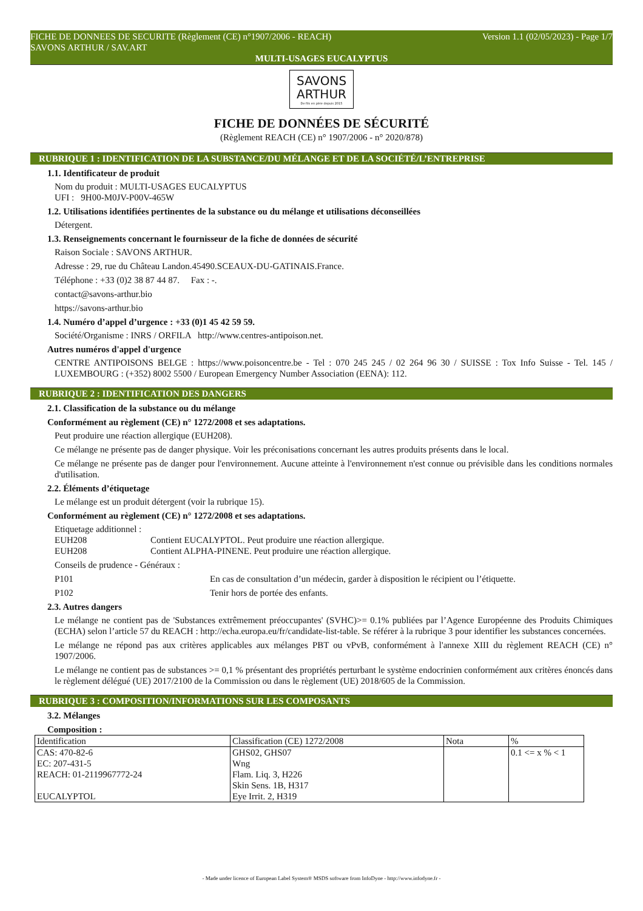FICHE DE DONNEES DE SECURITE (Règlement (CE) n°1907/2006 - REACH) Version 1.1 (02/05/2023) - Page 1/7
SAVONS ARTHUR / SAV.ART
MULTI-USAGES EUCALYPTUS
SAVONS
ARTHUR
De fils en père depuis 2015
FICHE DE DONNÉES DE SÉCURITÉ
(Règlement REACH (CE) n° 1907/2006 - n° 2020/878)
RUBRIQUE 1 : IDENTIFICATION DE LA SUBSTANCE/DU MÉLANGE ET DE LA SOCIÉTÉ/L’ENTREPRISE
1.1. Identificateur de produit
Nom du produit : MULTI-USAGES EUCALYPTUS
UFI : 9H00-M0JV-P00V-465W
1.2. Utilisations identifiées pertinentes de la substance ou du mélange et utilisations déconseillées
Détergent.
1.3. Renseignements concernant le fournisseur de la fiche de données de sécurité
Raison Sociale : SAVONS ARTHUR.
Adresse : 29, rue du Château Landon.45490.SCEAUX-DU-GATINAIS.France.
Téléphone : +33 (0)2 38 87 44 87. Fax : -.
contact@savons-arthur.bio
https://savons-arthur.bio
1.4. Numéro d’appel d’urgence : +33 (0)1 45 42 59 59.
Société/Organisme : INRS / ORFILA http://www.centres-antipoison.net.
Autres numéros d'appel d'urgence
CENTRE ANTIPOISONS BELGE : https://www.poisoncentre.be - Tel : 070 245 245 / 02 264 96 30 / SUISSE : Tox Info Suisse - Tel. 145 / LUXEMBOURG : (+352) 8002 5500 / European Emergency Number Association (EENA): 112.
RUBRIQUE 2 : IDENTIFICATION DES DANGERS
2.1. Classification de la substance ou du mélange
Conformément au règlement (CE) n° 1272/2008 et ses adaptations.
Peut produire une réaction allergique (EUH208).
Ce mélange ne présente pas de danger physique. Voir les préconisations concernant les autres produits présents dans le local.
Ce mélange ne présente pas de danger pour l'environnement. Aucune atteinte à l'environnement n'est connue ou prévisible dans les conditions normales d'utilisation.
2.2. Éléments d’étiquetage
Le mélange est un produit détergent (voir la rubrique 15).
Conformément au règlement (CE) n° 1272/2008 et ses adaptations.
Etiquetage additionnel :
EUH208 Contient EUCALYPTOL. Peut produire une réaction allergique.
EUH208 Contient ALPHA-PINENE. Peut produire une réaction allergique.
Conseils de prudence - Généraux :
P101 En cas de consultation d’un médecin, garder à disposition le récipient ou l’étiquette.
P102 Tenir hors de portée des enfants.
2.3. Autres dangers
Le mélange ne contient pas de 'Substances extrêmement préoccupantes' (SVHC)>= 0.1% publiées par l’Agence Européenne des Produits Chimiques (ECHA) selon l’article 57 du REACH : http://echa.europa.eu/fr/candidate-list-table. Se référer à la rubrique 3 pour identifier les substances concernées.
Le mélange ne répond pas aux critères applicables aux mélanges PBT ou vPvB, conformément à l'annexe XIII du règlement REACH (CE) n° 1907/2006.
Le mélange ne contient pas de substances >= 0,1 % présentant des propriétés perturbant le système endocrinien conformément aux critères énoncés dans le règlement délégué (UE) 2017/2100 de la Commission ou dans le règlement (UE) 2018/605 de la Commission.
RUBRIQUE 3 : COMPOSITION/INFORMATIONS SUR LES COMPOSANTS
3.2. Mélanges
Composition :
| Identification | Classification (CE) 1272/2008 | Nota | % |
| --- | --- | --- | --- |
| CAS: 470-82-6 EC: 207-431-5 REACH: 01-2119967772-24 EUCALYPTOL | GHS02, GHS07 Wng Flam. Liq. 3, H226 Skin Sens. 1B, H317 Eye Irrit. 2, H319 | | 0.1 <= x % < 1 |
- Made under licence of European Label System® MSDS software from InfoDyne - http://www.infodyne.fr -